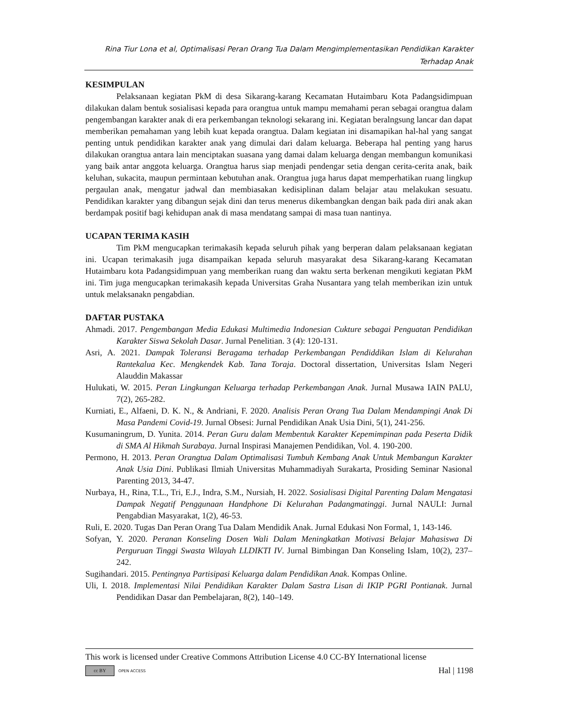Rina Tiur Lona et al, Optimalisasi Peran Orang Tua Dalam Mengimplementasikan Pendidikan Karakter
Terhadap Anak
KESIMPULAN
Pelaksanaan kegiatan PkM di desa Sikarang-karang Kecamatan Hutaimbaru Kota Padangsidimpuan dilakukan dalam bentuk sosialisasi kepada para orangtua untuk mampu memahami peran sebagai orangtua dalam pengembangan karakter anak di era perkembangan teknologi sekarang ini. Kegiatan beralngsung lancar dan dapat memberikan pemahaman yang lebih kuat kepada orangtua. Dalam kegiatan ini disamapikan hal-hal yang sangat penting untuk pendidikan karakter anak yang dimulai dari dalam keluarga. Beberapa hal penting yang harus dilakukan orangtua antara lain menciptakan suasana yang damai dalam keluarga dengan membangun komunikasi yang baik antar anggota keluarga. Orangtua harus siap menjadi pendengar setia dengan cerita-cerita anak, baik keluhan, sukacita, maupun permintaan kebutuhan anak. Orangtua juga harus dapat memperhatikan ruang lingkup pergaulan anak, mengatur jadwal dan membiasakan kedisiplinan dalam belajar atau melakukan sesuatu. Pendidikan karakter yang dibangun sejak dini dan terus menerus dikembangkan dengan baik pada diri anak akan berdampak positif bagi kehidupan anak di masa mendatang sampai di masa tuan nantinya.
UCAPAN TERIMA KASIH
Tim PkM mengucapkan terimakasih kepada seluruh pihak yang berperan dalam pelaksanaan kegiatan ini. Ucapan terimakasih juga disampaikan kepada seluruh masyarakat desa Sikarang-karang Kecamatan Hutaimbaru kota Padangsidimpuan yang memberikan ruang dan waktu serta berkenan mengikuti kegiatan PkM ini. Tim juga mengucapkan terimakasih kepada Universitas Graha Nusantara yang telah memberikan izin untuk untuk melaksanakn pengabdian.
DAFTAR PUSTAKA
Ahmadi. 2017. Pengembangan Media Edukasi Multimedia Indonesian Cukture sebagai Penguatan Pendidikan Karakter Siswa Sekolah Dasar. Jurnal Penelitian. 3 (4): 120-131.
Asri, A. 2021. Dampak Toleransi Beragama terhadap Perkembangan Pendiddikan Islam di Kelurahan Rantekalua Kec. Mengkendek Kab. Tana Toraja. Doctoral dissertation, Universitas Islam Negeri Alauddin Makassar
Hulukati, W. 2015. Peran Lingkungan Keluarga terhadap Perkembangan Anak. Jurnal Musawa IAIN PALU, 7(2), 265-282.
Kurniati, E., Alfaeni, D. K. N., & Andriani, F. 2020. Analisis Peran Orang Tua Dalam Mendampingi Anak Di Masa Pandemi Covid-19. Jurnal Obsesi: Jurnal Pendidikan Anak Usia Dini, 5(1), 241-256.
Kusumaningrum, D. Yunita. 2014. Peran Guru dalam Membentuk Karakter Kepemimpinan pada Peserta Didik di SMA Al Hikmah Surabaya. Jurnal Inspirasi Manajemen Pendidikan, Vol. 4. 190-200.
Permono, H. 2013. Peran Orangtua Dalam Optimalisasi Tumbuh Kembang Anak Untuk Membangun Karakter Anak Usia Dini. Publikasi Ilmiah Universitas Muhammadiyah Surakarta, Prosiding Seminar Nasional Parenting 2013, 34-47.
Nurbaya, H., Rina, T.L., Tri, E.J., Indra, S.M., Nursiah, H. 2022. Sosialisasi Digital Parenting Dalam Mengatasi Dampak Negatif Penggunaan Handphone Di Kelurahan Padangmatinggi. Jurnal NAULI: Jurnal Pengabdian Masyarakat, 1(2), 46-53.
Ruli, E. 2020. Tugas Dan Peran Orang Tua Dalam Mendidik Anak. Jurnal Edukasi Non Formal, 1, 143-146.
Sofyan, Y. 2020. Peranan Konseling Dosen Wali Dalam Meningkatkan Motivasi Belajar Mahasiswa Di Perguruan Tinggi Swasta Wilayah LLDIKTI IV. Jurnal Bimbingan Dan Konseling Islam, 10(2), 237–242.
Sugihandari. 2015. Pentingnya Partisipasi Keluarga dalam Pendidikan Anak. Kompas Online.
Uli, I. 2018. Implementasi Nilai Pendidikan Karakter Dalam Sastra Lisan di IKIP PGRI Pontianak. Jurnal Pendidikan Dasar dan Pembelajaran, 8(2), 140–149.
This work is licensed under Creative Commons Attribution License 4.0 CC-BY International license
cc BY OPEN ACCESS Hal | 1198